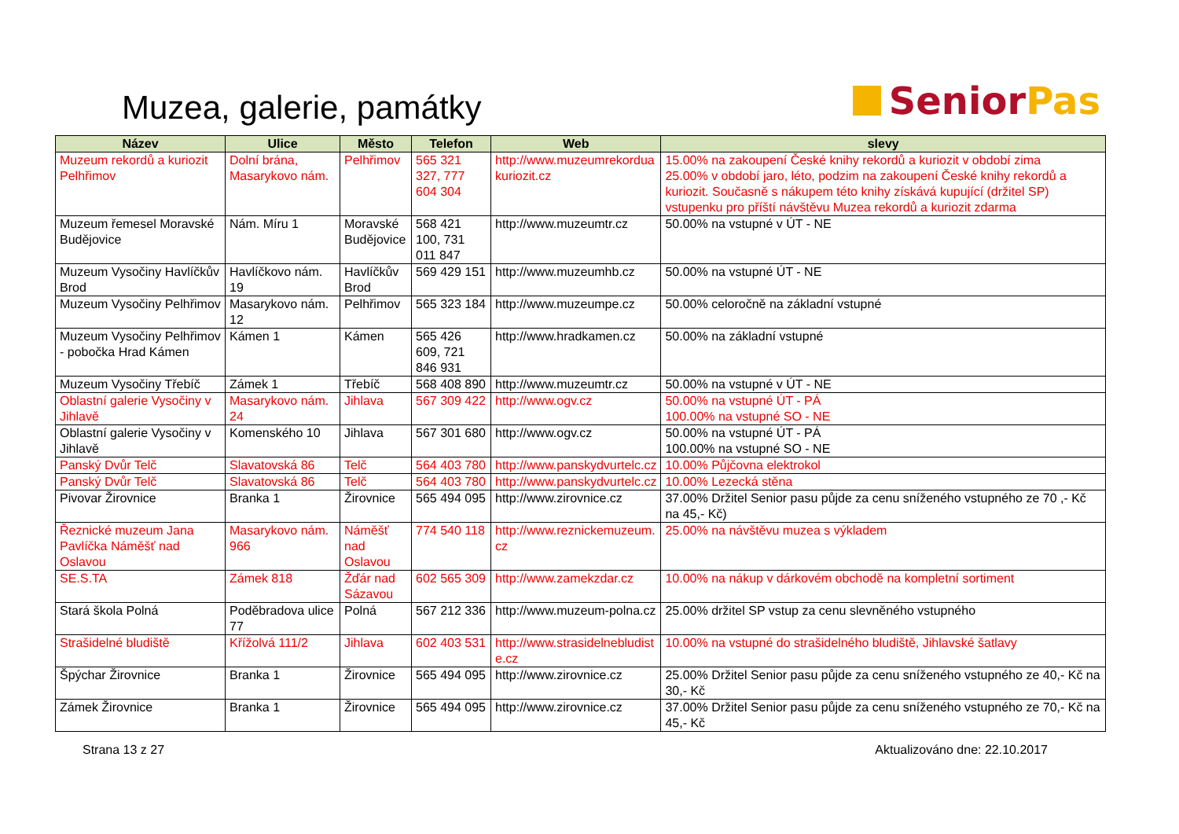Muzea, galerie, památky
Senior Pas
| Název | Ulice | Město | Telefon | Web | slevy |
| --- | --- | --- | --- | --- | --- |
| Muzeum rekordů a kuriozit Pelhřimov | Dolní brána, Masarykovo nám. | Pelhřimov | 565 321 327, 777 604 304 | http://www.muzeumrekordua kuriozit.cz | 15.00% na zakoupení České knihy rekordů a kuriozit v období zima 25.00% v období jaro, léto, podzim na zakoupení České knihy rekordů a kuriozit. Současně s nákupem této knihy získává kupující (držitel SP) vstupenku pro příští návštěvu Muzea rekordů a kuriozit zdarma |
| Muzeum řemesel Moravské Budějovice | Nám. Míru 1 | Moravské Budějovice | 568 421 100, 731 011 847 | http://www.muzeumtr.cz | 50.00% na vstupné v ÚT - NE |
| Muzeum Vysočiny Havlíčkův Brod | Havlíčkovo nám. 19 | Havlíčkův Brod | 569 429 151 | http://www.muzeumhb.cz | 50.00% na vstupné ÚT - NE |
| Muzeum Vysočiny Pelhřimov | Masarykovo nám. 12 | Pelhřimov | 565 323 184 | http://www.muzeumpe.cz | 50.00% celoročně na základní vstupné |
| Muzeum Vysočiny Pelhřimov - pobočka Hrad Kámen | Kámen 1 | Kámen | 565 426 609, 721 846 931 | http://www.hradkamen.cz | 50.00% na základní vstupné |
| Muzeum Vysočiny Třebíč | Zámek 1 | Třebíč | 568 408 890 | http://www.muzeumtr.cz | 50.00% na vstupné v ÚT - NE |
| Oblastní galerie Vysočiny v Jihlavě | Masarykovo nám. 24 | Jihlava | 567 309 422 | http://www.ogv.cz | 50.00% na vstupné ÚT - PÁ 100.00% na vstupné SO - NE |
| Oblastní galerie Vysočiny v Jihlavě | Komenského 10 | Jihlava | 567 301 680 | http://www.ogv.cz | 50.00% na vstupné ÚT - PÁ 100.00% na vstupné SO - NE |
| Panský Dvůr Telč | Slavatovská 86 | Telč | 564 403 780 | http://www.panskydvurtelc.cz | 10.00% Půjčovna elektrokol |
| Panský Dvůr Telč | Slavatovská 86 | Telč | 564 403 780 | http://www.panskydvurtelc.cz | 10.00% Lezecká stěna |
| Pivovar Žirovnice | Branka 1 | Žirovnice | 565 494 095 | http://www.zirovnice.cz | 37.00% Držitel Senior pasu půjde za cenu sníženého vstupného ze 70 ,- Kč na 45,- Kč) |
| Řeznické muzeum Jana Pavlíčka Náměšť nad Oslavou | Masarykovo nám. 966 | Náměšť nad Oslavou | 774 540 118 | http://www.reznickemuzeum. cz | 25.00% na návštěvu muzea s výkladem |
| SE.S.TA | Zámek 818 | Žďár nad Sázavou | 602 565 309 | http://www.zamekzdar.cz | 10.00% na nákup v dárkovém obchodě na kompletní sortiment |
| Stará škola Polná | Poděbradova ulice 77 | Polná | 567 212 336 | http://www.muzeum-polna.cz | 25.00% držitel SP vstup za cenu slevněného vstupného |
| Strašidelné bludiště | Křížolvá 111/2 | Jihlava | 602 403 531 | http://www.strasidelnebludist e.cz | 10.00% na vstupné do strašidelného bludiště, Jihlavské šatlavy |
| Špýchar Žirovnice | Branka 1 | Žirovnice | 565 494 095 | http://www.zirovnice.cz | 25.00% Držitel Senior pasu půjde za cenu sníženého vstupného ze 40,- Kč na 30,- Kč |
| Zámek Žirovnice | Branka 1 | Žirovnice | 565 494 095 | http://www.zirovnice.cz | 37.00% Držitel Senior pasu půjde za cenu sníženého vstupného ze 70,- Kč na 45,- Kč |
Strana 13 z 27 Aktualizováno dne: 22.10.2017